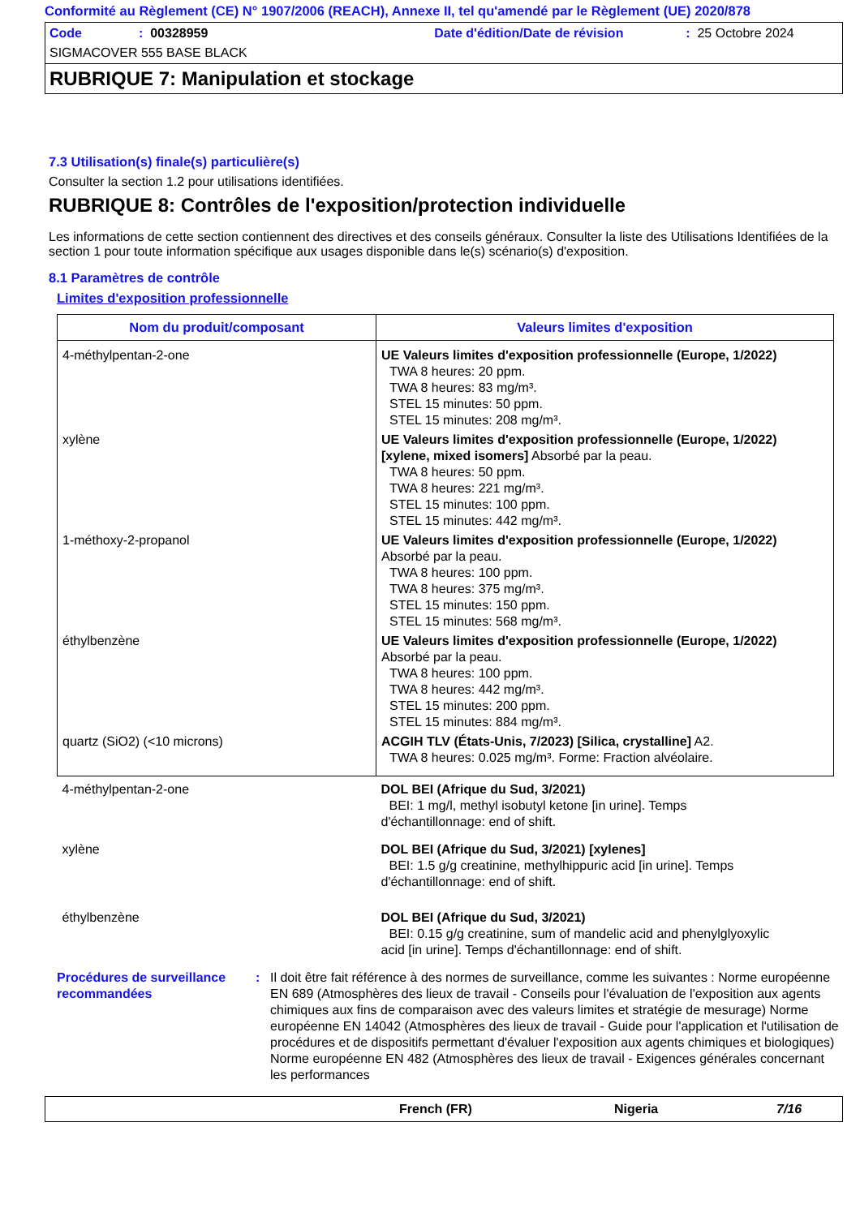Conformité au Règlement (CE) N° 1907/2006 (REACH), Annexe II, tel qu'amendé par le Règlement (UE) 2020/878
Code: 00328959 Date d'édition/Date de révision: 25 Octobre 2024
SIGMACOVER 555 BASE BLACK
RUBRIQUE 7: Manipulation et stockage
7.3 Utilisation(s) finale(s) particulière(s)
Consulter la section 1.2 pour utilisations identifiées.
RUBRIQUE 8: Contrôles de l'exposition/protection individuelle
Les informations de cette section contiennent des directives et des conseils généraux. Consulter la liste des Utilisations Identifiées de la section 1 pour toute information spécifique aux usages disponible dans le(s) scénario(s) d'exposition.
8.1 Paramètres de contrôle
Limites d'exposition professionnelle
| Nom du produit/composant | Valeurs limites d'exposition |
| --- | --- |
| 4-méthylpentan-2-one | UE Valeurs limites d'exposition professionnelle (Europe, 1/2022) TWA 8 heures: 20 ppm. TWA 8 heures: 83 mg/m³. STEL 15 minutes: 50 ppm. STEL 15 minutes: 208 mg/m³. |
| xylène | UE Valeurs limites d'exposition professionnelle (Europe, 1/2022) [xylene, mixed isomers] Absorbé par la peau. TWA 8 heures: 50 ppm. TWA 8 heures: 221 mg/m³. STEL 15 minutes: 100 ppm. STEL 15 minutes: 442 mg/m³. |
| 1-méthoxy-2-propanol | UE Valeurs limites d'exposition professionnelle (Europe, 1/2022) Absorbé par la peau. TWA 8 heures: 100 ppm. TWA 8 heures: 375 mg/m³. STEL 15 minutes: 150 ppm. STEL 15 minutes: 568 mg/m³. |
| éthylbenzène | UE Valeurs limites d'exposition professionnelle (Europe, 1/2022) Absorbé par la peau. TWA 8 heures: 100 ppm. TWA 8 heures: 442 mg/m³. STEL 15 minutes: 200 ppm. STEL 15 minutes: 884 mg/m³. |
| quartz (SiO2) (<10 microns) | ACGIH TLV (États-Unis, 7/2023) [Silica, crystalline] A2. TWA 8 heures: 0.025 mg/m³. Forme: Fraction alvéolaire. |
| 4-méthylpentan-2-one | DOL BEI (Afrique du Sud, 3/2021) BEI: 1 mg/l, methyl isobutyl ketone [in urine]. Temps d'échantillonnage: end of shift. |
| xylène | DOL BEI (Afrique du Sud, 3/2021) [xylenes] BEI: 1.5 g/g creatinine, methylhippuric acid [in urine]. Temps d'échantillonnage: end of shift. |
| éthylbenzène | DOL BEI (Afrique du Sud, 3/2021) BEI: 0.15 g/g creatinine, sum of mandelic acid and phenylglyoxylic acid [in urine]. Temps d'échantillonnage: end of shift. |
Procédures de surveillance recommandées
: Il doit être fait référence à des normes de surveillance, comme les suivantes : Norme européenne EN 689 (Atmosphères des lieux de travail - Conseils pour l'évaluation de l'exposition aux agents chimiques aux fins de comparaison avec des valeurs limites et stratégie de mesurage) Norme européenne EN 14042 (Atmosphères des lieux de travail - Guide pour l'application et l'utilisation de procédures et de dispositifs permettant d'évaluer l'exposition aux agents chimiques et biologiques) Norme européenne EN 482 (Atmosphères des lieux de travail - Exigences générales concernant les performances
French (FR) Nigeria 7/16